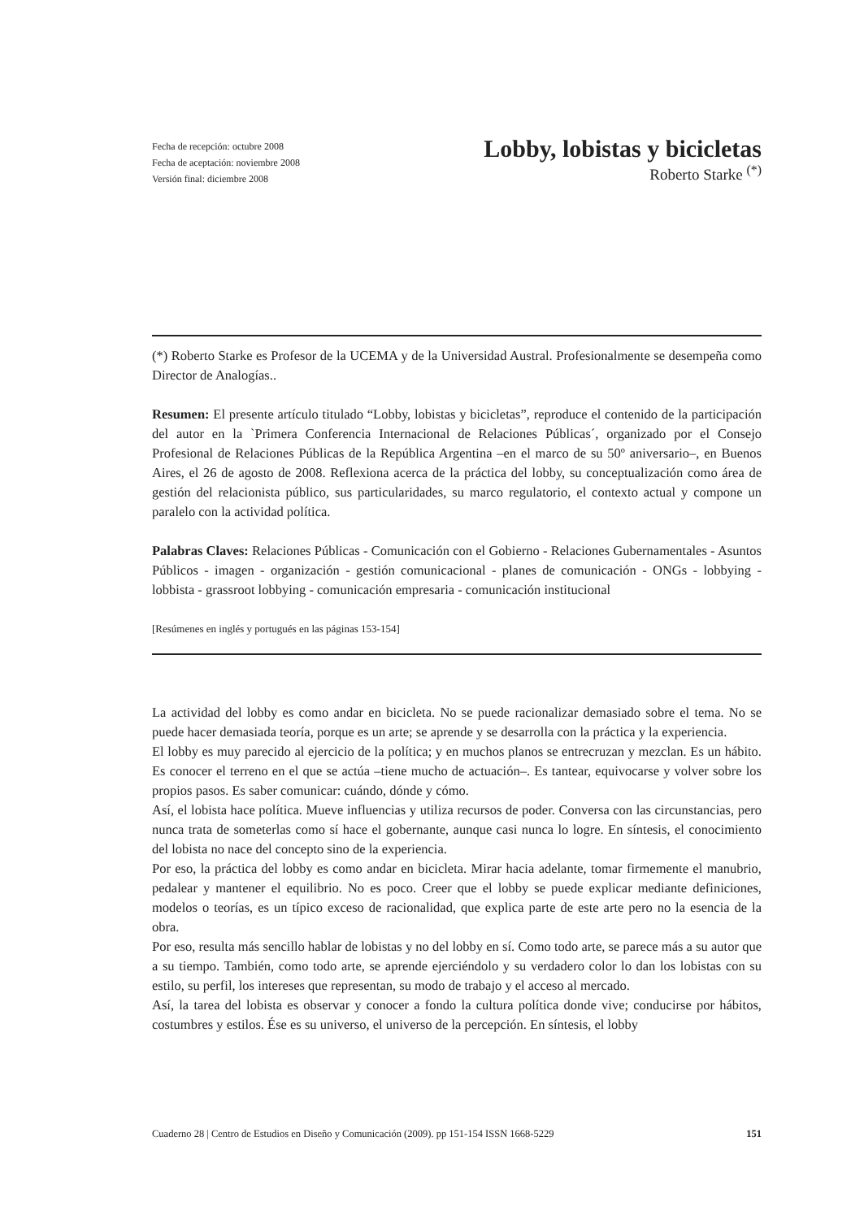Fecha de recepción: octubre 2008
Fecha de aceptación: noviembre 2008
Versión final: diciembre 2008
Lobby, lobistas y bicicletas
Roberto Starke <sup>(*)</sup>
(*) Roberto Starke es Profesor de la UCEMA y de la Universidad Austral. Profesionalmente se desempeña como Director de Analogías..
Resumen: El presente artículo titulado “Lobby, lobistas y bicicletas”, reproduce el contenido de la participación del autor en la `Primera Conferencia Internacional de Relaciones Públicas´, organizado por el Consejo Profesional de Relaciones Públicas de la República Argentina –en el marco de su 50º aniversario–, en Buenos Aires, el 26 de agosto de 2008. Reflexiona acerca de la práctica del lobby, su conceptualización como área de gestión del relacionista público, sus particularidades, su marco regulatorio, el contexto actual y compone un paralelo con la actividad política.
Palabras Claves: Relaciones Públicas - Comunicación con el Gobierno - Relaciones Gubernamentales - Asuntos Públicos - imagen - organización - gestión comunicacional - planes de comunicación - ONGs - lobbying - lobbista - grassroot lobbying - comunicación empresaria - comunicación institucional
[Resúmenes en inglés y portugués en las páginas 153-154]
La actividad del lobby es como andar en bicicleta. No se puede racionalizar demasiado sobre el tema. No se puede hacer demasiada teoría, porque es un arte; se aprende y se desarrolla con la práctica y la experiencia.
El lobby es muy parecido al ejercicio de la política; y en muchos planos se entrecruzan y mezclan. Es un hábito. Es conocer el terreno en el que se actúa –tiene mucho de actuación–. Es tantear, equivocarse y volver sobre los propios pasos. Es saber comunicar: cuándo, dónde y cómo.
Así, el lobista hace política. Mueve influencias y utiliza recursos de poder. Conversa con las circunstancias, pero nunca trata de someterlas como sí hace el gobernante, aunque casi nunca lo logre. En síntesis, el conocimiento del lobista no nace del concepto sino de la experiencia.
Por eso, la práctica del lobby es como andar en bicicleta. Mirar hacia adelante, tomar firmemente el manubrio, pedalear y mantener el equilibrio. No es poco. Creer que el lobby se puede explicar mediante definiciones, modelos o teorías, es un típico exceso de racionalidad, que explica parte de este arte pero no la esencia de la obra.
Por eso, resulta más sencillo hablar de lobistas y no del lobby en sí. Como todo arte, se parece más a su autor que a su tiempo. También, como todo arte, se aprende ejerciéndolo y su verdadero color lo dan los lobistas con su estilo, su perfil, los intereses que representan, su modo de trabajo y el acceso al mercado.
Así, la tarea del lobista es observar y conocer a fondo la cultura política donde vive; conducirse por hábitos, costumbres y estilos. Ése es su universo, el universo de la percepción. En síntesis, el lobby
Cuaderno 28 | Centro de Estudios en Diseño y Comunicación (2009). pp 151-154 ISSN 1668-5229 151